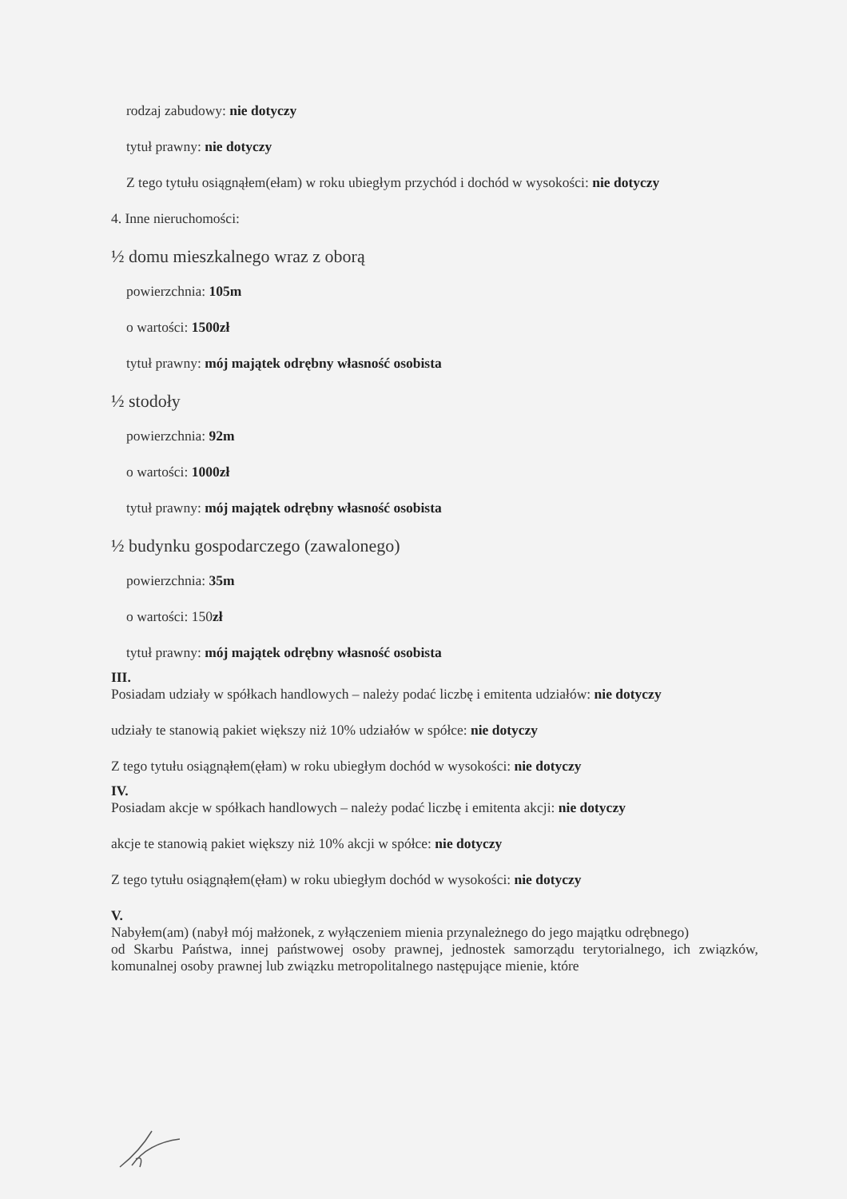rodzaj zabudowy: nie dotyczy
tytuł prawny: nie dotyczy
Z tego tytułu osiągnąłem(ełam) w roku ubiegłym przychód i dochód w wysokości: nie dotyczy
4. Inne nieruchomości:
½ domu mieszkalnego wraz z oborą
powierzchnia: 105m
o wartości: 1500zł
tytuł prawny: mój majątek odrębny własność osobista
½ stodoły
powierzchnia: 92m
o wartości: 1000zł
tytuł prawny: mój majątek odrębny własność osobista
½ budynku gospodarczego (zawalonego)
powierzchnia: 35m
o wartości: 150zł
tytuł prawny: mój majątek odrębny własność osobista
III.
Posiadam udziały w spółkach handlowych – należy podać liczbę i emitenta udziałów: nie dotyczy
udziały te stanowią pakiet większy niż 10% udziałów w spółce: nie dotyczy
Z tego tytułu osiągnąłem(ęłam) w roku ubiegłym dochód w wysokości: nie dotyczy
IV.
Posiadam akcje w spółkach handlowych – należy podać liczbę i emitenta akcji: nie dotyczy
akcje te stanowią pakiet większy niż 10% akcji w spółce: nie dotyczy
Z tego tytułu osiągnąłem(ęłam) w roku ubiegłym dochód w wysokości: nie dotyczy
V.
Nabyłem(am) (nabył mój małżonek, z wyłączeniem mienia przynależnego do jego majątku odrębnego)
od Skarbu Państwa, innej państwowej osoby prawnej, jednostek samorządu terytorialnego, ich związków, komunalnej osoby prawnej lub związku metropolitalnego następujące mienie, które